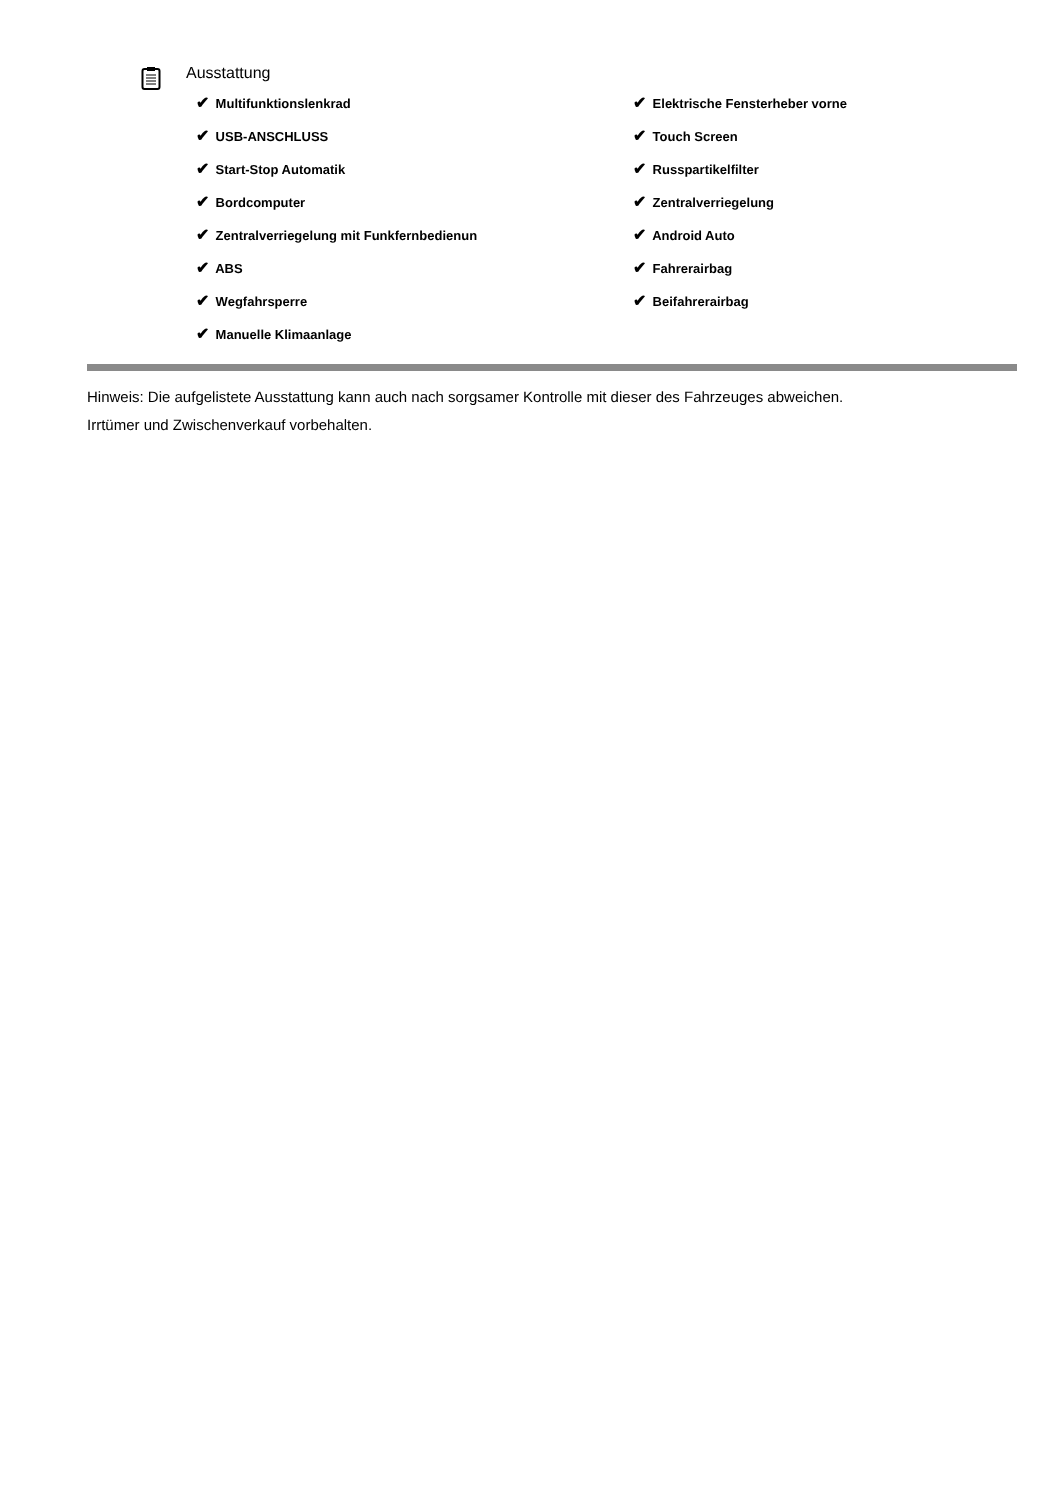Ausstattung
| ✔ Multifunktionslenkrad | ✔ Elektrische Fensterheber vorne |
| ✔ USB-ANSCHLUSS | ✔ Touch Screen |
| ✔ Start-Stop Automatik | ✔ Russpartikelfilter |
| ✔ Bordcomputer | ✔ Zentralverriegelung |
| ✔ Zentralverriegelung mit Funkfernbedienun | ✔ Android Auto |
| ✔ ABS | ✔ Fahrerairbag |
| ✔ Wegfahrsperre | ✔ Beifahrerairbag |
| ✔ Manuelle Klimaanlage | |
Hinweis: Die aufgelistete Ausstattung kann auch nach sorgsamer Kontrolle mit dieser des Fahrzeuges abweichen. Irrtümer und Zwischenverkauf vorbehalten.